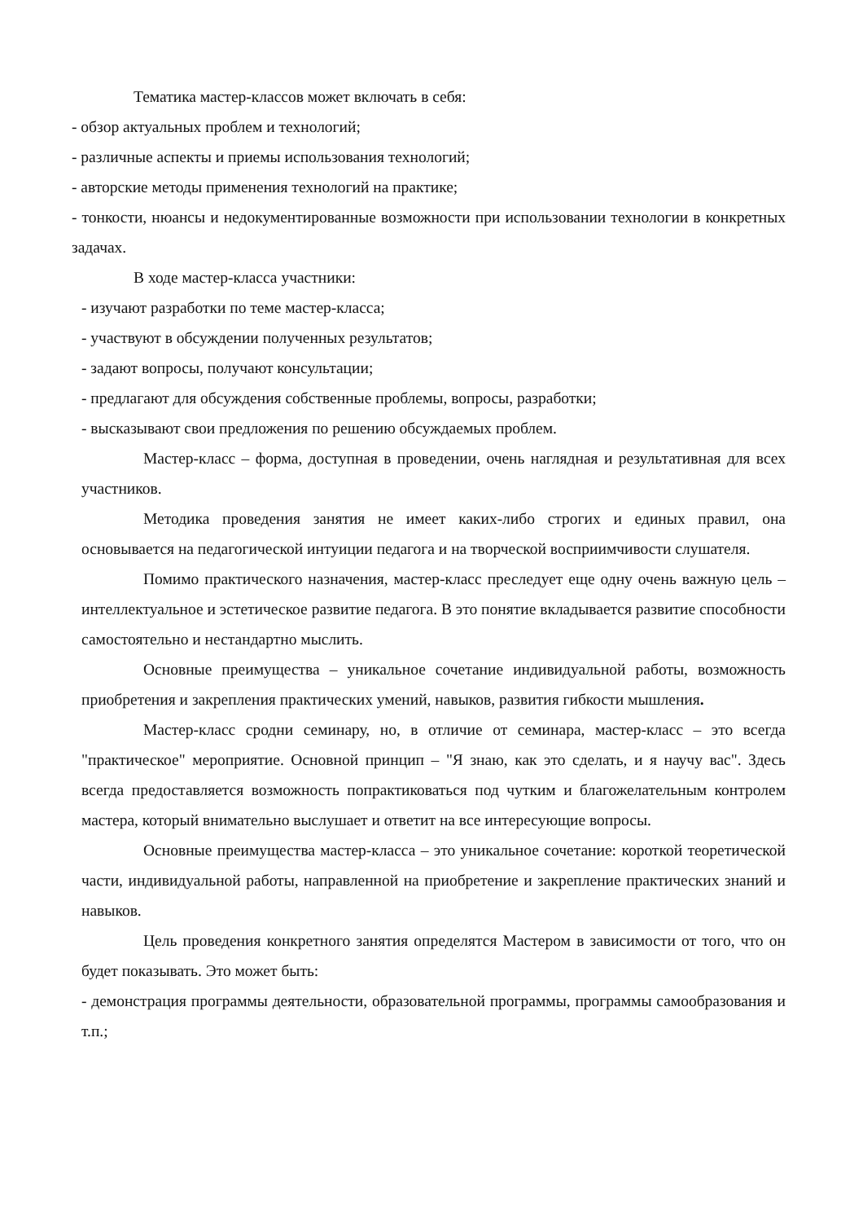Тематика мастер-классов может включать в себя:
- обзор актуальных проблем и технологий;
- различные аспекты и приемы использования технологий;
- авторские методы применения технологий на практике;
- тонкости, нюансы и недокументированные возможности при использовании технологии в конкретных задачах.
В ходе мастер-класса участники:
- изучают разработки по теме мастер-класса;
- участвуют в обсуждении полученных результатов;
- задают вопросы, получают консультации;
- предлагают для обсуждения собственные проблемы, вопросы, разработки;
- высказывают свои предложения по решению обсуждаемых проблем.
Мастер-класс – форма, доступная в проведении, очень наглядная и результативная для всех участников.
Методика проведения занятия не имеет каких-либо строгих и единых правил, она основывается на педагогической интуиции педагога и на творческой восприимчивости слушателя.
Помимо практического назначения, мастер-класс преследует еще одну очень важную цель – интеллектуальное и эстетическое развитие педагога. В это понятие вкладывается развитие способности самостоятельно и нестандартно мыслить.
Основные преимущества – уникальное сочетание индивидуальной работы, возможность приобретения и закрепления практических умений, навыков, развития гибкости мышления.
Мастер-класс сродни семинару, но, в отличие от семинара, мастер-класс – это всегда "практическое" мероприятие. Основной принцип – "Я знаю, как это сделать, и я научу вас". Здесь всегда предоставляется возможность попрактиковаться под чутким и благожелательным контролем мастера, который внимательно выслушает и ответит на все интересующие вопросы.
Основные преимущества мастер-класса – это уникальное сочетание: короткой теоретической части, индивидуальной работы, направленной на приобретение и закрепление практических знаний и навыков.
Цель проведения конкретного занятия определятся Мастером в зависимости от того, что он будет показывать. Это может быть:
- демонстрация программы деятельности, образовательной программы, программы самообразования и т.п.;